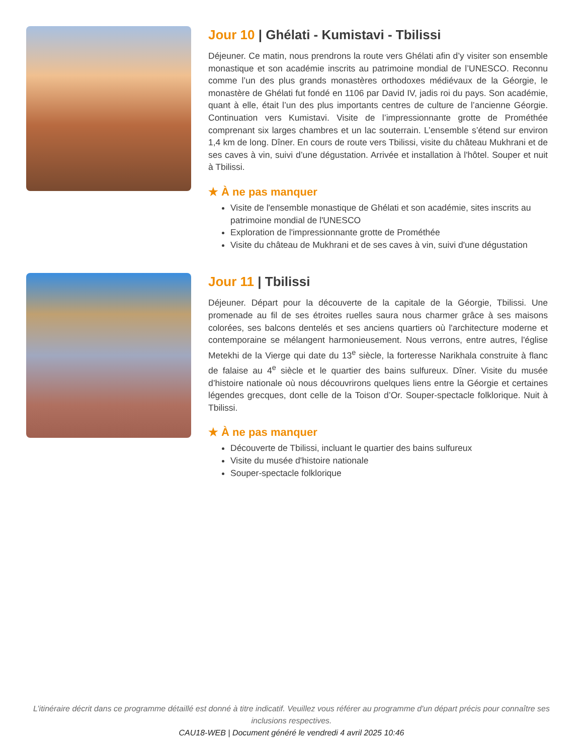Jour 10 | Ghélati - Kumistavi - Tbilissi
Déjeuner. Ce matin, nous prendrons la route vers Ghélati afin d’y visiter son ensemble monastique et son académie inscrits au patrimoine mondial de l’UNESCO. Reconnu comme l’un des plus grands monastères orthodoxes médiévaux de la Géorgie, le monastère de Ghélati fut fondé en 1106 par David IV, jadis roi du pays. Son académie, quant à elle, était l’un des plus importants centres de culture de l’ancienne Géorgie. Continuation vers Kumistavi. Visite de l’impressionnante grotte de Prométhée comprenant six larges chambres et un lac souterrain. L’ensemble s’étend sur environ 1,4 km de long. Dîner. En cours de route vers Tbilissi, visite du château Mukhrani et de ses caves à vin, suivi d’une dégustation. Arrivée et installation à l'hôtel. Souper et nuit à Tbilissi.
★ À ne pas manquer
Visite de l'ensemble monastique de Ghélati et son académie, sites inscrits au patrimoine mondial de l'UNESCO
Exploration de l'impressionnante grotte de Prométhée
Visite du château de Mukhrani et de ses caves à vin, suivi d'une dégustation
Jour 11 | Tbilissi
Déjeuner. Départ pour la découverte de la capitale de la Géorgie, Tbilissi. Une promenade au fil de ses étroites ruelles saura nous charmer grâce à ses maisons colorées, ses balcons dentelés et ses anciens quartiers où l'architecture moderne et contemporaine se mélangent harmonieusement. Nous verrons, entre autres, l'église Metekhi de la Vierge qui date du 13<sup>e</sup> siècle, la forteresse Narikhala construite à flanc de falaise au 4<sup>e</sup> siècle et le quartier des bains sulfureux. Dîner. Visite du musée d’histoire nationale où nous découvrirons quelques liens entre la Géorgie et certaines légendes grecques, dont celle de la Toison d’Or. Souper-spectacle folklorique. Nuit à Tbilissi.
★ À ne pas manquer
Découverte de Tbilissi, incluant le quartier des bains sulfureux
Visite du musée d'histoire nationale
Souper-spectacle folklorique
L’itinéraire décrit dans ce programme détaillé est donné à titre indicatif. Veuillez vous référer au programme d'un départ précis pour connaître ses inclusions respectives.
CAU18-WEB | Document généré le vendredi 4 avril 2025 10:46